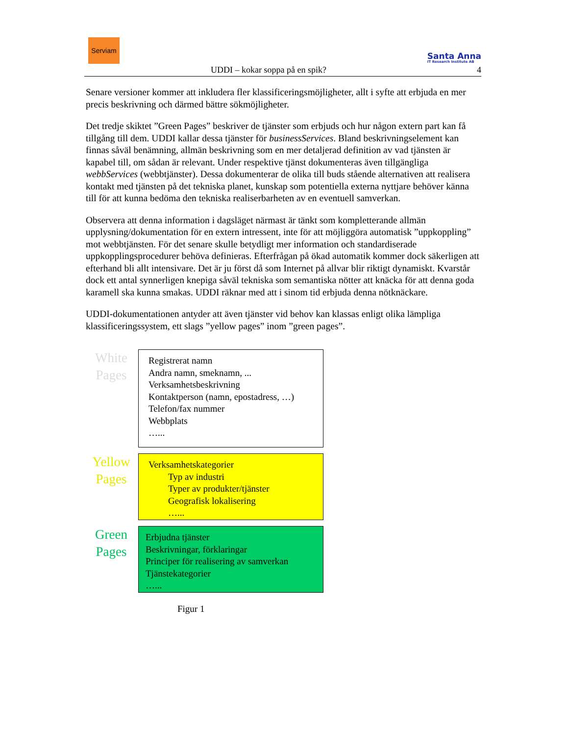Serviam
Santa Anna
IT Research Institute AB
UDDI – kokar soppa på en spik? 4
Senare versioner kommer att inkludera fler klassificeringsmöjligheter, allt i syfte att erbjuda en mer precis beskrivning och därmed bättre sökmöjligheter.
Det tredje skiktet ”Green Pages” beskriver de tjänster som erbjuds och hur någon extern part kan få tillgång till dem. UDDI kallar dessa tjänster för businessServices. Bland beskrivningselement kan finnas såväl benämning, allmän beskrivning som en mer detaljerad definition av vad tjänsten är kapabel till, om sådan är relevant. Under respektive tjänst dokumenteras även tillgängliga webbServices (webbtjänster). Dessa dokumenterar de olika till buds stående alternativen att realisera kontakt med tjänsten på det tekniska planet, kunskap som potentiella externa nyttjare behöver känna till för att kunna bedöma den tekniska realiserbarheten av en eventuell samverkan.
Observera att denna information i dagsläget närmast är tänkt som kompletterande allmän upplysning/dokumentation för en extern intressent, inte för att möjliggöra automatisk ”uppkoppling” mot webbtjänsten. För det senare skulle betydligt mer information och standardiserade uppkopplingsprocedurer behöva definieras. Efterfrågan på ökad automatik kommer dock säkerligen att efterhand bli allt intensivare. Det är ju först då som Internet på allvar blir riktigt dynamiskt. Kvarstår dock ett antal synnerligen knepiga såväl tekniska som semantiska nötter att knäcka för att denna goda karamell ska kunna smakas. UDDI räknar med att i sinom tid erbjuda denna nötknäckare.
UDDI-dokumentationen antyder att även tjänster vid behov kan klassas enligt olika lämpliga klassificeringssystem, ett slags ”yellow pages” inom ”green pages”.
White
Pages
Registrerat namn
Andra namn, smeknamn, ...
Verksamhetsbeskrivning
Kontaktperson (namn, epostadress, …)
Telefon/fax nummer
Webbplats
…...
Yellow
Pages
Verksamhetskategorier
Typ av industri
Typer av produkter/tjänster
Geografisk lokalisering
…...
Green
Pages
Erbjudna tjänster
Beskrivningar, förklaringar
Principer för realisering av samverkan
Tjänstekategorier
…...
Figur 1